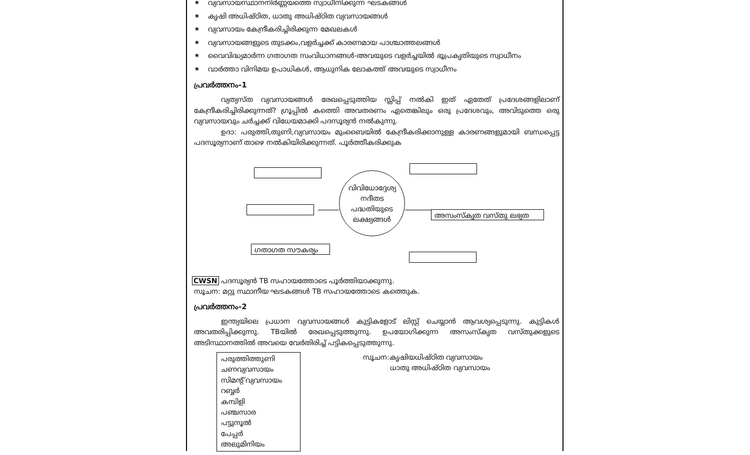⁕ വ്യവസായസ്ഥാനനിർണ്ണയത്തെ സ്വാധീനിക്കുന്ന ഘടകങ്ങൾ
⁕ കൃഷി അധിഷ്ഠിത, ധാതു അധിഷ്ഠിത വ്യവസായങ്ങൾ
⁕ വ്യവസായം കേന്ദ്രീകരിച്ചിരിക്കുന്ന മേഖലകൾ
⁕ വ്യവസായങ്ങളുടെ തുടക്കം,വളർച്ചക്ക് കാരണമായ പാശ്ചാത്തലങ്ങൾ
⁕ വൈവിദ്ധ്യമാർന്ന ഗതാഗത സംവിധാനങ്ങൾ-അവയുടെ വളർച്ചയിൽ ഭൂപ്രകൃതിയുടെ സ്വാധീനം
⁕ വാർത്താ വിനിമയ ഉപാധികൾ, ആധുനിക ലോകത്ത് അവയുടെ സ്വാധീനം
പ്രവർത്തനം-1
വ്യത്യസ്ത വ്യവസായങ്ങൾ രേഖപ്പെടുത്തിയ സ്ലിപ്പ് നൽകി ഇത് ഏതേത് പ്രദേശങ്ങളിലാണ് കേന്ദ്രീകരിച്ചിരിക്കുന്നത്? ഗ്രൂപ്പിൽ കത്തെി അവതരണം ഏതെങ്കിലും ഒരു പ്രദേശവും, അവിടുത്തെ ഒരു വ്യവസായവും ചർച്ചക്ക് വിധേയമാക്കി പദസൂര്യൻ നൽകുന്നു.
ഉദാ: പരുത്തി,തുണി,വ്യവസായം മുംബൈയിൽ കേന്ദ്രീകരിക്കാനുള്ള കാരണങ്ങളുമായി ബന്ധപ്പെട്ട പദസൂര്യനാണ് താഴെ നൽകിയിരിക്കുന്നത്. പൂർത്തീകരിക്കുക
അസംസ്കൃത വസ്തു ലഭ്യത
ഗതാഗത സൗകര്യം
വിവിധോദ്ദേശ്യ
നദീതട
പദ്ധതിയുടെ
ലക്ഷ്യങ്ങൾ
CWSN പദസൂര്യൻ TB സഹായത്തോടെ പൂർത്തിയാക്കുന്നു.
സൂചന: മറ്റു സ്ഥാനീയ ഘടകങ്ങൾ TB സഹായത്തോടെ കത്തെുക.
പ്രവർത്തനം-2
ഇന്ത്യയിലെ പ്രധാന വ്യവസായങ്ങൾ കുട്ടികളോട് ലിസ്റ്റ് ചെയ്യാൻ ആവശ്യപ്പെടുന്നു. കുട്ടികൾ അവതരിപ്പിക്കുന്നു. TBയിൽ രേഖപ്പെടുത്തുന്നു. ഉപയോഗിക്കുന്ന അസംസ്കൃത വസ്തുക്കളുടെ അടിസ്ഥാനത്തിൽ അവയെ വേർതിരിച്ച് പട്ടികപ്പെടുത്തുന്നു.
പരുത്തിത്തുണി
ചണവ്യവസായം
സിമന്റ് വ്യവസായം
റബ്ബർ
കമ്പിളി
പഞ്ചസാര
പട്ടുനൂൽ
പേപ്പർ
അലുമിനിയം
സൂചന:കൃഷിയധിഷ്ഠിത വ്യവസായം
ധാതു അധിഷ്ഠിത വ്യവസായം